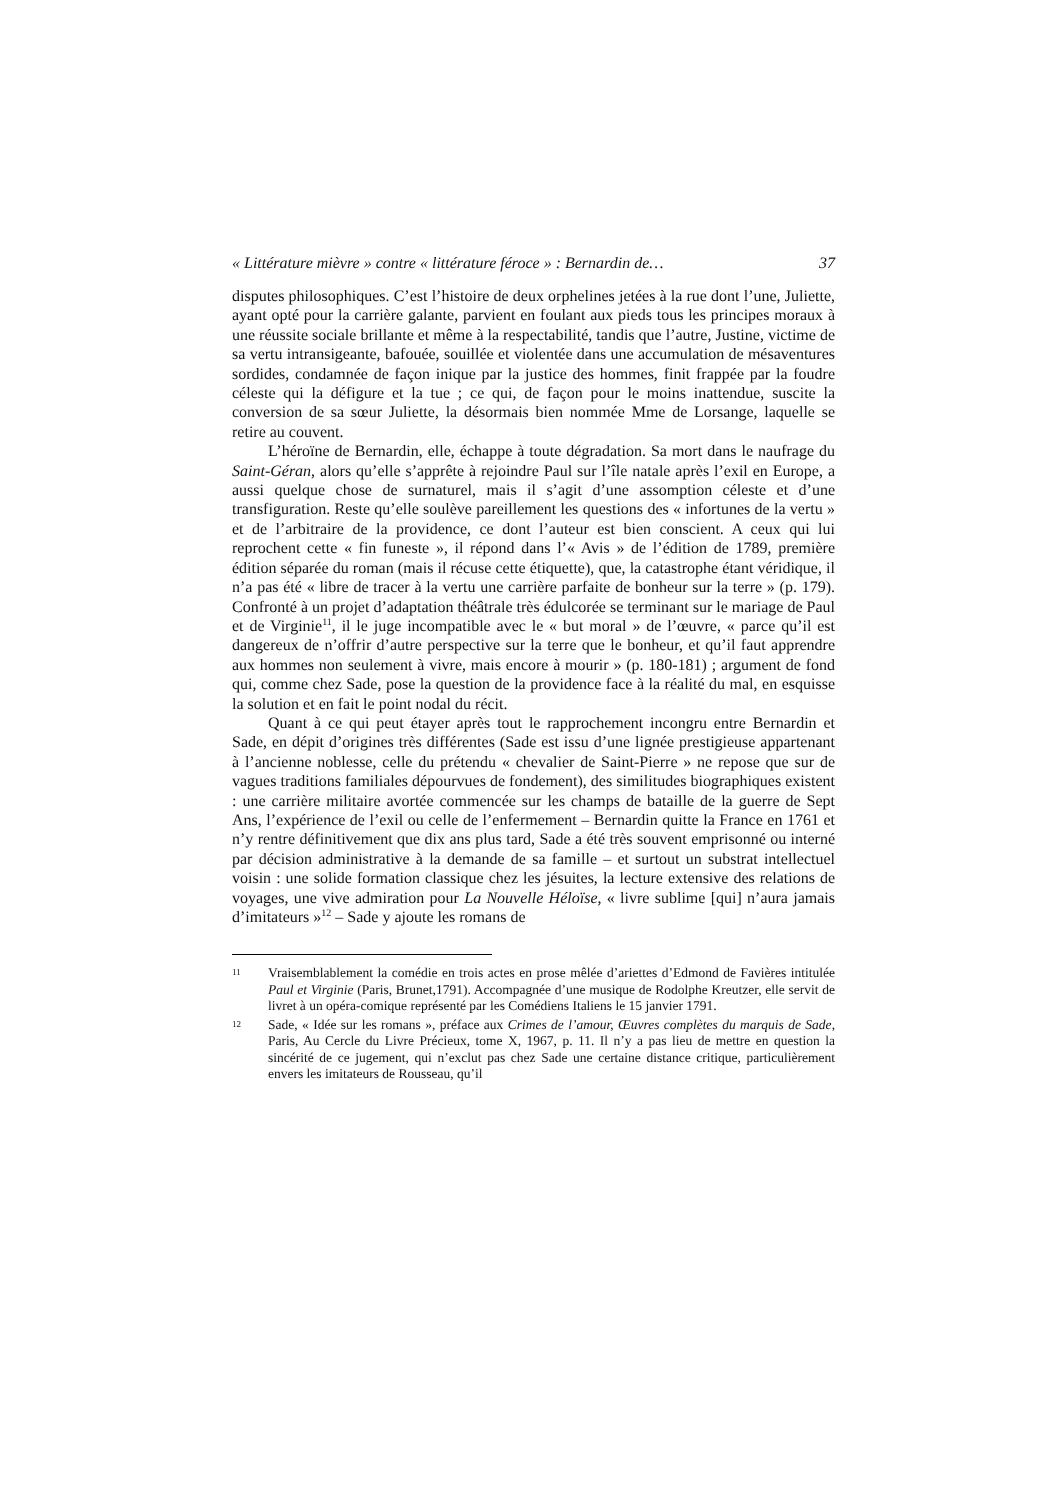« Littérature mièvre » contre « littérature féroce » : Bernardin de… 37
disputes philosophiques. C’est l’histoire de deux orphelines jetées à la rue dont l’une, Juliette, ayant opté pour la carrière galante, parvient en foulant aux pieds tous les principes moraux à une réussite sociale brillante et même à la respectabilité, tandis que l’autre, Justine, victime de sa vertu intransigeante, bafouée, souillée et violentée dans une accumulation de mésaventures sordides, condamnée de façon inique par la justice des hommes, finit frappée par la foudre céleste qui la défigure et la tue ; ce qui, de façon pour le moins inattendue, suscite la conversion de sa sœur Juliette, la désormais bien nommée Mme de Lorsange, laquelle se retire au couvent.
L’héroïne de Bernardin, elle, échappe à toute dégradation. Sa mort dans le naufrage du Saint-Géran, alors qu’elle s’apprête à rejoindre Paul sur l’île natale après l’exil en Europe, a aussi quelque chose de surnaturel, mais il s’agit d’une assomption céleste et d’une transfiguration. Reste qu’elle soulève pareillement les questions des « infortunes de la vertu » et de l’arbitraire de la providence, ce dont l’auteur est bien conscient. A ceux qui lui reprochent cette « fin funeste », il répond dans l’« Avis » de l’édition de 1789, première édition séparée du roman (mais il récuse cette étiquette), que, la catastrophe étant véridique, il n’a pas été « libre de tracer à la vertu une carrière parfaite de bonheur sur la terre » (p. 179). Confronté à un projet d’adaptation théâtrale très édulcorée se terminant sur le mariage de Paul et de Virginie<sup>11</sup>, il le juge incompatible avec le « but moral » de l’œuvre, « parce qu’il est dangereux de n’offrir d’autre perspective sur la terre que le bonheur, et qu’il faut apprendre aux hommes non seulement à vivre, mais encore à mourir » (p. 180-181) ; argument de fond qui, comme chez Sade, pose la question de la providence face à la réalité du mal, en esquisse la solution et en fait le point nodal du récit.
Quant à ce qui peut étayer après tout le rapprochement incongru entre Bernardin et Sade, en dépit d’origines très différentes (Sade est issu d’une lignée prestigieuse appartenant à l’ancienne noblesse, celle du prétendu « chevalier de Saint-Pierre » ne repose que sur de vagues traditions familiales dépourvues de fondement), des similitudes biographiques existent : une carrière militaire avortée commencée sur les champs de bataille de la guerre de Sept Ans, l’expérience de l’exil ou celle de l’enfermement – Bernardin quitte la France en 1761 et n’y rentre définitivement que dix ans plus tard, Sade a été très souvent emprisonné ou interné par décision administrative à la demande de sa famille – et surtout un substrat intellectuel voisin : une solide formation classique chez les jésuites, la lecture extensive des relations de voyages, une vive admiration pour La Nouvelle Héloïse, « livre sublime [qui] n’aura jamais d’imitateurs »<sup>12</sup> – Sade y ajoute les romans de
11
Vraisemblablement la comédie en trois actes en prose mêlée d’ariettes d’Edmond de Favières intitulée Paul et Virginie (Paris, Brunet,1791). Accompagnée d’une musique de Rodolphe Kreutzer, elle servit de livret à un opéra-comique représenté par les Comédiens Italiens le 15 janvier 1791.
12
Sade, « Idée sur les romans », préface aux Crimes de l’amour, Œuvres complètes du marquis de Sade, Paris, Au Cercle du Livre Précieux, tome X, 1967, p. 11. Il n’y a pas lieu de mettre en question la sincérité de ce jugement, qui n’exclut pas chez Sade une certaine distance critique, particulièrement envers les imitateurs de Rousseau, qu’il